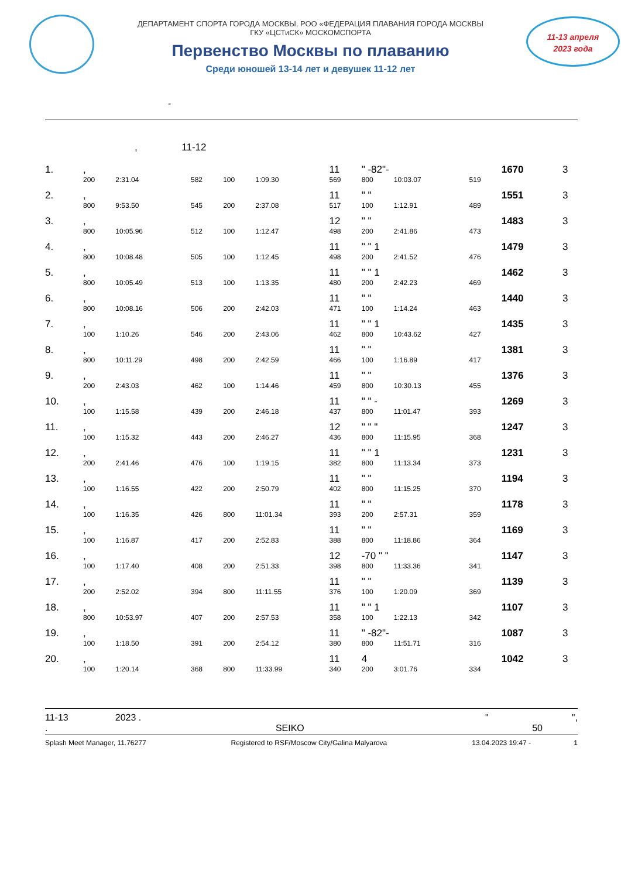ДЕПАРТАМЕНТ СПОРТА ГОРОДА МОСКВЫ, РОО «ФЕДЕРАЦИЯ ПЛАВАНИЯ ГОРОДА МОСКВЫ
ГКУ «ЦСТиСК» МОСКОМСПОРТА
Первенство Москвы по плаванию
Среди юношей 13-14 лет и девушек 11-12 лет
11-13 апреля
2023 года
-
, 11-12
| 1. | , | | | | | 11 | " -82"- | | | 1670 | 3 |
| | 200 | 2:31.04 | 582 | 100 | 1:09.30 | 569 | 800 | 10:03.07 | 519 | | |
| 2. | , | | | | | 11 | " " | | | 1551 | 3 |
| | 800 | 9:53.50 | 545 | 200 | 2:37.08 | 517 | 100 | 1:12.91 | 489 | | |
| 3. | , | | | | | 12 | " " | | | 1483 | 3 |
| | 800 | 10:05.96 | 512 | 100 | 1:12.47 | 498 | 200 | 2:41.86 | 473 | | |
| 4. | , | | | | | 11 | " " 1 | | | 1479 | 3 |
| | 800 | 10:08.48 | 505 | 100 | 1:12.45 | 498 | 200 | 2:41.52 | 476 | | |
| 5. | , | | | | | 11 | " " 1 | | | 1462 | 3 |
| | 800 | 10:05.49 | 513 | 100 | 1:13.35 | 480 | 200 | 2:42.23 | 469 | | |
| 6. | , | | | | | 11 | " " | | | 1440 | 3 |
| | 800 | 10:08.16 | 506 | 200 | 2:42.03 | 471 | 100 | 1:14.24 | 463 | | |
| 7. | , | | | | | 11 | " " 1 | | | 1435 | 3 |
| | 100 | 1:10.26 | 546 | 200 | 2:43.06 | 462 | 800 | 10:43.62 | 427 | | |
| 8. | , | | | | | 11 | " " | | | 1381 | 3 |
| | 800 | 10:11.29 | 498 | 200 | 2:42.59 | 466 | 100 | 1:16.89 | 417 | | |
| 9. | , | | | | | 11 | " " | | | 1376 | 3 |
| | 200 | 2:43.03 | 462 | 100 | 1:14.46 | 459 | 800 | 10:30.13 | 455 | | |
| 10. | , | | | | | 11 | " " - | | | 1269 | 3 |
| | 100 | 1:15.58 | 439 | 200 | 2:46.18 | 437 | 800 | 11:01.47 | 393 | | |
| 11. | , | | | | | 12 | " " " | | | 1247 | 3 |
| | 100 | 1:15.32 | 443 | 200 | 2:46.27 | 436 | 800 | 11:15.95 | 368 | | |
| 12. | , | | | | | 11 | " " 1 | | | 1231 | 3 |
| | 200 | 2:41.46 | 476 | 100 | 1:19.15 | 382 | 800 | 11:13.34 | 373 | | |
| 13. | , | | | | | 11 | " " | | | 1194 | 3 |
| | 100 | 1:16.55 | 422 | 200 | 2:50.79 | 402 | 800 | 11:15.25 | 370 | | |
| 14. | , | | | | | 11 | " " | | | 1178 | 3 |
| | 100 | 1:16.35 | 426 | 800 | 11:01.34 | 393 | 200 | 2:57.31 | 359 | | |
| 15. | , | | | | | 11 | " " | | | 1169 | 3 |
| | 100 | 1:16.87 | 417 | 200 | 2:52.83 | 388 | 800 | 11:18.86 | 364 | | |
| 16. | , | | | | | 12 | -70 " " | | | 1147 | 3 |
| | 100 | 1:17.40 | 408 | 200 | 2:51.33 | 398 | 800 | 11:33.36 | 341 | | |
| 17. | , | | | | | 11 | " " | | | 1139 | 3 |
| | 200 | 2:52.02 | 394 | 800 | 11:11.55 | 376 | 100 | 1:20.09 | 369 | | |
| 18. | , | | | | | 11 | " " 1 | | | 1107 | 3 |
| | 800 | 10:53.97 | 407 | 200 | 2:57.53 | 358 | 100 | 1:22.13 | 342 | | |
| 19. | , | | | | | 11 | " -82"- | | | 1087 | 3 |
| | 100 | 1:18.50 | 391 | 200 | 2:54.12 | 380 | 800 | 11:51.71 | 316 | | |
| 20. | , | | | | | 11 | 4 | | | 1042 | 3 |
| | 100 | 1:20.14 | 368 | 800 | 11:33.99 | 340 | 200 | 3:01.76 | 334 | | |
11-13 2023 . " ",
. SEIKO 50
Splash Meet Manager, 11.76277 Registered to RSF/Moscow City/Galina Malyarova 13.04.2023 19:47 - 1